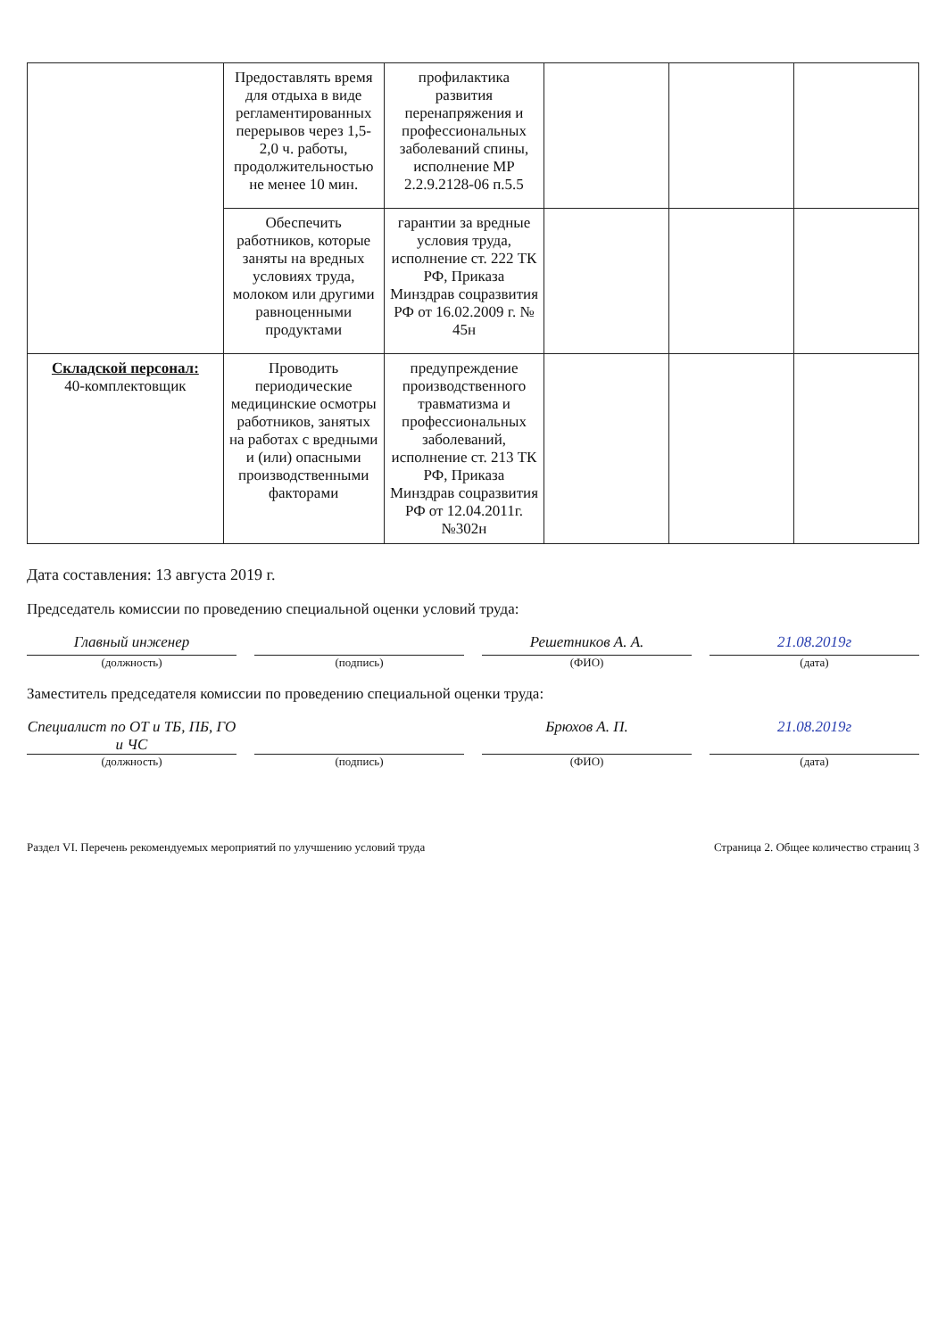| | Предоставлять время для отдыха в виде регламентированных перерывов через 1,5-2,0 ч. работы, продолжительностью не менее 10 мин. | профилактика развития перенапряжения и профессиональных заболеваний спины, исполнение МР 2.2.9.2128-06 п.5.5 | | | |
| | Обеспечить работников, которые заняты на вредных условиях труда, молоком или другими равноценными продуктами | гарантии за вредные условия труда, исполнение ст. 222 ТК РФ, Приказа Минздрав соцразвития РФ от 16.02.2009 г. № 45н | | | |
| Складской персонал: 40-комплектовщик | Проводить периодические медицинские осмотры работников, занятых на работах с вредными и (или) опасными производственными факторами | предупреждение производственного травматизма и профессиональных заболеваний, исполнение ст. 213 ТК РФ, Приказа Минздрав соцразвития РФ от 12.04.2011г. №302н | | | |
Дата составления: 13 августа 2019 г.
Председатель комиссии по проведению специальной оценки условий труда:
Главный инженер Решетников А. А. 21.08.2019г
(должность) (подпись) (ФИО) (дата)
Заместитель председателя комиссии по проведению специальной оценки труда:
Специалист по ОТ и ТБ, ПБ, ГО и ЧС
Брюхов А. П. 21.08.2019г
(должность) (подпись) (ФИО) (дата)
Раздел VI. Перечень рекомендуемых мероприятий по улучшению условий труда Страница 2. Общее количество страниц 3